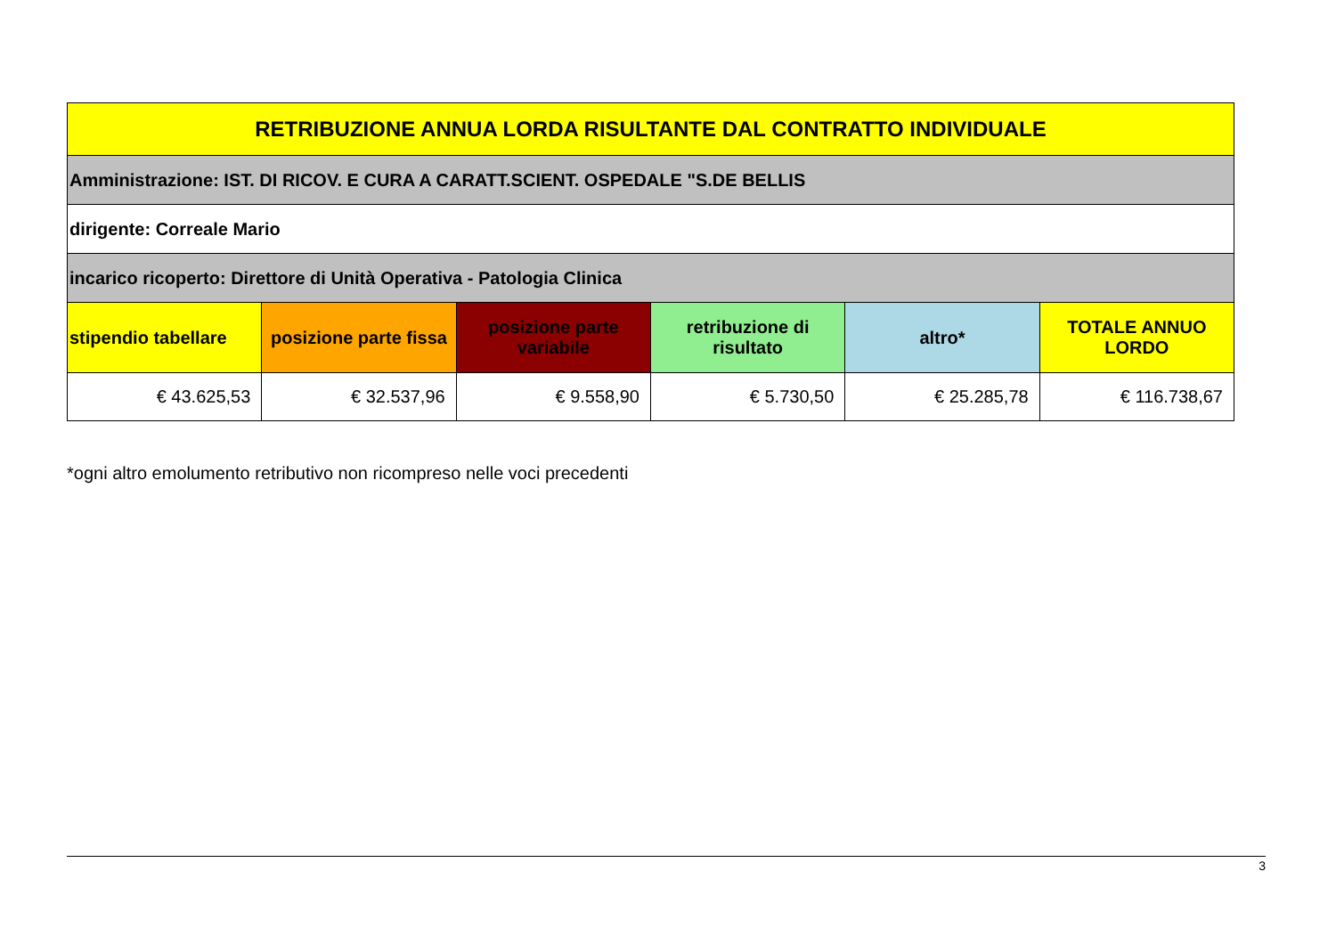| RETRIBUZIONE ANNUA LORDA RISULTANTE DAL CONTRATTO INDIVIDUALE | | | | | |
| --- | --- | --- | --- | --- | --- |
| Amministrazione: IST. DI RICOV. E CURA A CARATT.SCIENT. OSPEDALE "S.DE BELLIS | | | | | |
| dirigente: Correale Mario | | | | | |
| incarico ricoperto: Direttore di Unità Operativa - Patologia Clinica | | | | | |
| stipendio tabellare | posizione parte fissa | posizione parte variabile | retribuzione di risultato | altro* | TOTALE ANNUO LORDO |
| € 43.625,53 | € 32.537,96 | € 9.558,90 | € 5.730,50 | € 25.285,78 | € 116.738,67 |
*ogni altro emolumento retributivo non ricompreso nelle voci precedenti
3